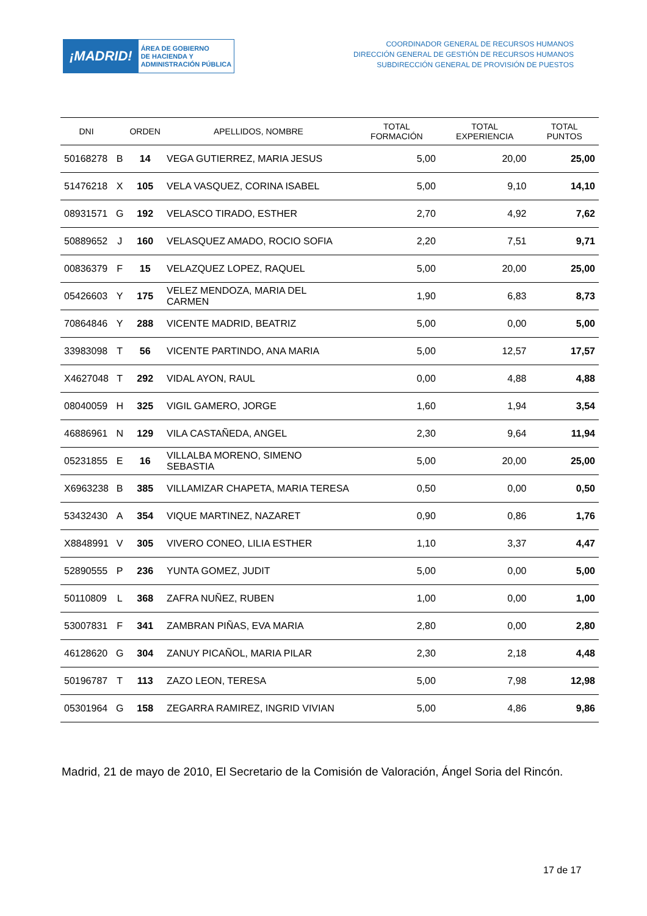¡MADRID!
ÁREA DE GOBIERNO
DE HACIENDA Y
ADMINISTRACIÓN PÚBLICA
COORDINADOR GENERAL DE RECURSOS HUMANOS
DIRECCIÓN GENERAL DE GESTIÓN DE RECURSOS HUMANOS
SUBDIRECCIÓN GENERAL DE PROVISIÓN DE PUESTOS
| DNI | | ORDEN | APELLIDOS, NOMBRE | TOTAL FORMACIÓN | TOTAL EXPERIENCIA | TOTAL PUNTOS |
| --- | --- | --- | --- | --- | --- | --- |
| 50168278 | B | 14 | VEGA GUTIERREZ, MARIA JESUS | 5,00 | 20,00 | 25,00 |
| 51476218 | X | 105 | VELA VASQUEZ, CORINA ISABEL | 5,00 | 9,10 | 14,10 |
| 08931571 | G | 192 | VELASCO TIRADO, ESTHER | 2,70 | 4,92 | 7,62 |
| 50889652 | J | 160 | VELASQUEZ AMADO, ROCIO SOFIA | 2,20 | 7,51 | 9,71 |
| 00836379 | F | 15 | VELAZQUEZ LOPEZ, RAQUEL | 5,00 | 20,00 | 25,00 |
| 05426603 | Y | 175 | VELEZ MENDOZA, MARIA DEL CARMEN | 1,90 | 6,83 | 8,73 |
| 70864846 | Y | 288 | VICENTE MADRID, BEATRIZ | 5,00 | 0,00 | 5,00 |
| 33983098 | T | 56 | VICENTE PARTINDO, ANA MARIA | 5,00 | 12,57 | 17,57 |
| X4627048 | T | 292 | VIDAL AYON, RAUL | 0,00 | 4,88 | 4,88 |
| 08040059 | H | 325 | VIGIL GAMERO, JORGE | 1,60 | 1,94 | 3,54 |
| 46886961 | N | 129 | VILA CASTAÑEDA, ANGEL | 2,30 | 9,64 | 11,94 |
| 05231855 | E | 16 | VILLALBA MORENO, SIMENO SEBASTIA | 5,00 | 20,00 | 25,00 |
| X6963238 | B | 385 | VILLAMIZAR CHAPETA, MARIA TERESA | 0,50 | 0,00 | 0,50 |
| 53432430 | A | 354 | VIQUE MARTINEZ, NAZARET | 0,90 | 0,86 | 1,76 |
| X8848991 | V | 305 | VIVERO CONEO, LILIA ESTHER | 1,10 | 3,37 | 4,47 |
| 52890555 | P | 236 | YUNTA GOMEZ, JUDIT | 5,00 | 0,00 | 5,00 |
| 50110809 | L | 368 | ZAFRA NUÑEZ, RUBEN | 1,00 | 0,00 | 1,00 |
| 53007831 | F | 341 | ZAMBRAN PIÑAS, EVA MARIA | 2,80 | 0,00 | 2,80 |
| 46128620 | G | 304 | ZANUY PICAÑOL, MARIA PILAR | 2,30 | 2,18 | 4,48 |
| 50196787 | T | 113 | ZAZO LEON, TERESA | 5,00 | 7,98 | 12,98 |
| 05301964 | G | 158 | ZEGARRA RAMIREZ, INGRID VIVIAN | 5,00 | 4,86 | 9,86 |
Madrid, 21 de mayo de 2010, El Secretario de la Comisión de Valoración, Ángel Soria del Rincón.
17 de 17